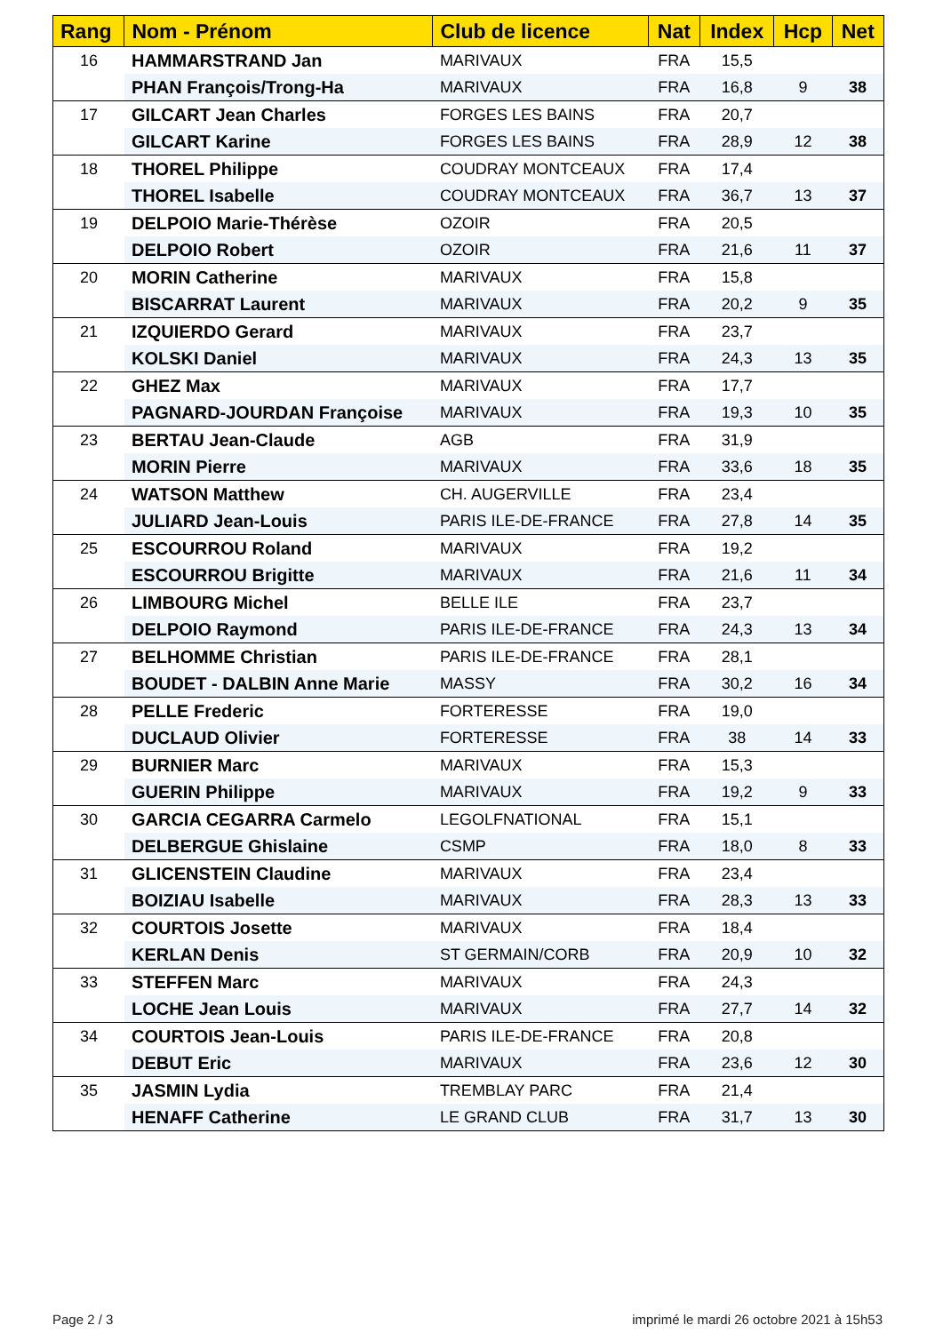| Rang | Nom - Prénom | Club de licence | Nat | Index | Hcp | Net |
| --- | --- | --- | --- | --- | --- | --- |
| 16 | HAMMARSTRAND Jan | MARIVAUX | FRA | 15,5 | | |
| | PHAN François/Trong-Ha | MARIVAUX | FRA | 16,8 | 9 | 38 |
| 17 | GILCART Jean Charles | FORGES LES BAINS | FRA | 20,7 | | |
| | GILCART Karine | FORGES LES BAINS | FRA | 28,9 | 12 | 38 |
| 18 | THOREL Philippe | COUDRAY MONTCEAUX | FRA | 17,4 | | |
| | THOREL Isabelle | COUDRAY MONTCEAUX | FRA | 36,7 | 13 | 37 |
| 19 | DELPOIO Marie-Thérèse | OZOIR | FRA | 20,5 | | |
| | DELPOIO Robert | OZOIR | FRA | 21,6 | 11 | 37 |
| 20 | MORIN Catherine | MARIVAUX | FRA | 15,8 | | |
| | BISCARRAT Laurent | MARIVAUX | FRA | 20,2 | 9 | 35 |
| 21 | IZQUIERDO Gerard | MARIVAUX | FRA | 23,7 | | |
| | KOLSKI Daniel | MARIVAUX | FRA | 24,3 | 13 | 35 |
| 22 | GHEZ Max | MARIVAUX | FRA | 17,7 | | |
| | PAGNARD-JOURDAN Françoise | MARIVAUX | FRA | 19,3 | 10 | 35 |
| 23 | BERTAU Jean-Claude | AGB | FRA | 31,9 | | |
| | MORIN Pierre | MARIVAUX | FRA | 33,6 | 18 | 35 |
| 24 | WATSON Matthew | CH. AUGERVILLE | FRA | 23,4 | | |
| | JULIARD Jean-Louis | PARIS ILE-DE-FRANCE | FRA | 27,8 | 14 | 35 |
| 25 | ESCOURROU Roland | MARIVAUX | FRA | 19,2 | | |
| | ESCOURROU Brigitte | MARIVAUX | FRA | 21,6 | 11 | 34 |
| 26 | LIMBOURG Michel | BELLE ILE | FRA | 23,7 | | |
| | DELPOIO Raymond | PARIS ILE-DE-FRANCE | FRA | 24,3 | 13 | 34 |
| 27 | BELHOMME Christian | PARIS ILE-DE-FRANCE | FRA | 28,1 | | |
| | BOUDET - DALBIN Anne Marie | MASSY | FRA | 30,2 | 16 | 34 |
| 28 | PELLE Frederic | FORTERESSE | FRA | 19,0 | | |
| | DUCLAUD Olivier | FORTERESSE | FRA | 38 | 14 | 33 |
| 29 | BURNIER Marc | MARIVAUX | FRA | 15,3 | | |
| | GUERIN Philippe | MARIVAUX | FRA | 19,2 | 9 | 33 |
| 30 | GARCIA CEGARRA Carmelo | LEGOLFNATIONAL | FRA | 15,1 | | |
| | DELBERGUE Ghislaine | CSMP | FRA | 18,0 | 8 | 33 |
| 31 | GLICENSTEIN Claudine | MARIVAUX | FRA | 23,4 | | |
| | BOIZIAU Isabelle | MARIVAUX | FRA | 28,3 | 13 | 33 |
| 32 | COURTOIS Josette | MARIVAUX | FRA | 18,4 | | |
| | KERLAN Denis | ST GERMAIN/CORB | FRA | 20,9 | 10 | 32 |
| 33 | STEFFEN Marc | MARIVAUX | FRA | 24,3 | | |
| | LOCHE Jean Louis | MARIVAUX | FRA | 27,7 | 14 | 32 |
| 34 | COURTOIS Jean-Louis | PARIS ILE-DE-FRANCE | FRA | 20,8 | | |
| | DEBUT Eric | MARIVAUX | FRA | 23,6 | 12 | 30 |
| 35 | JASMIN Lydia | TREMBLAY PARC | FRA | 21,4 | | |
| | HENAFF Catherine | LE GRAND CLUB | FRA | 31,7 | 13 | 30 |
Page 2 / 3
imprimé le mardi 26 octobre 2021 à 15h53